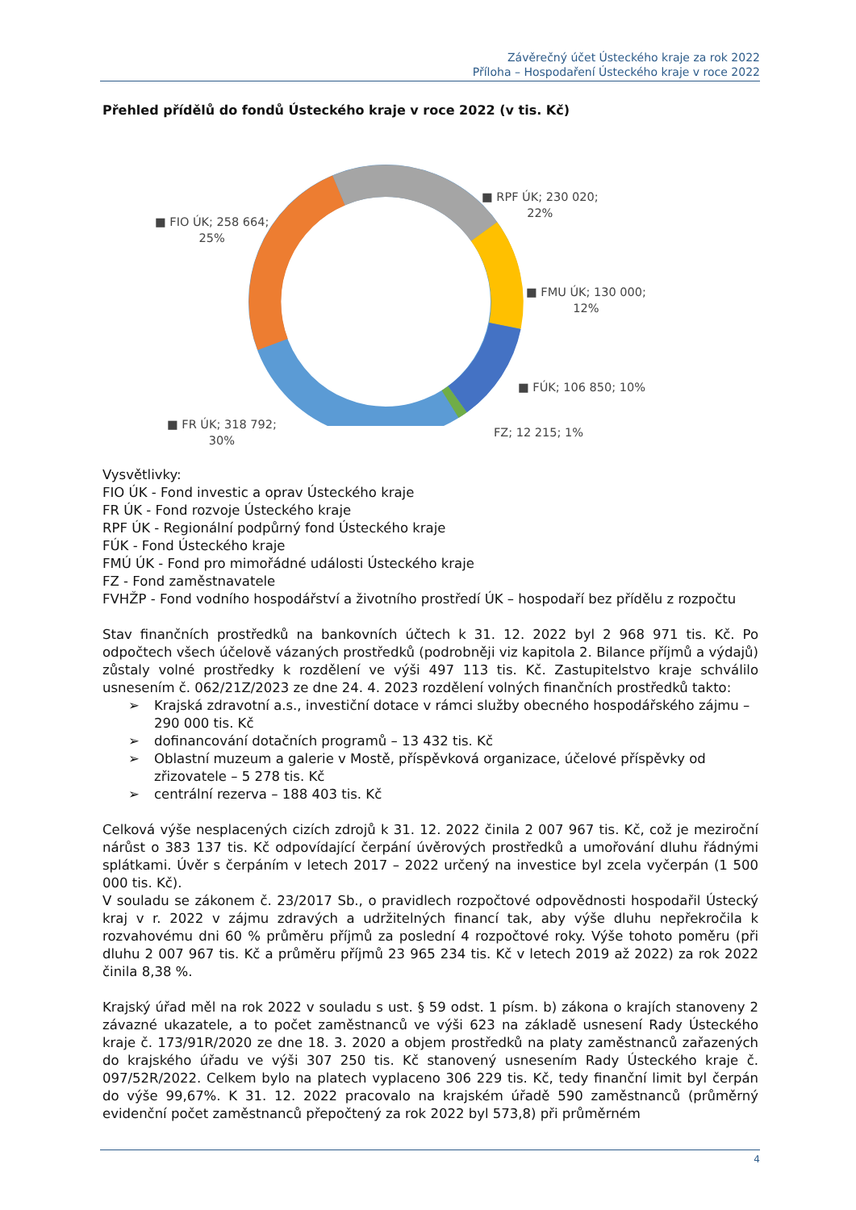Závěrečný účet Ústeckého kraje za rok 2022
Příloha – Hospodaření Ústeckého kraje v roce 2022
Přehled přídělů do fondů Ústeckého kraje v roce 2022 (v tis. Kč)
■ FIO ÚK; 258 664;
25%
■ RPF ÚK; 230 020;
22%
■ FMU ÚK; 130 000;
12%
■ FÚK; 106 850; 10%
FZ; 12 215; 1%
■ FR ÚK; 318 792;
30%
Vysvětlivky:
FIO ÚK - Fond investic a oprav Ústeckého kraje
FR ÚK - Fond rozvoje Ústeckého kraje
RPF ÚK - Regionální podpůrný fond Ústeckého kraje
FÚK - Fond Ústeckého kraje
FMÚ ÚK - Fond pro mimořádné události Ústeckého kraje
FZ - Fond zaměstnavatele
FVHŽP - Fond vodního hospodářství a životního prostředí ÚK – hospodaří bez přídělu z rozpočtu
Stav finančních prostředků na bankovních účtech k 31. 12. 2022 byl 2 968 971 tis. Kč. Po odpočtech všech účelově vázaných prostředků (podrobněji viz kapitola 2. Bilance příjmů a výdajů) zůstaly volné prostředky k rozdělení ve výši 497 113 tis. Kč. Zastupitelstvo kraje schválilo usnesením č. 062/21Z/2023 ze dne 24. 4. 2023 rozdělení volných finančních prostředků takto:
➢ Krajská zdravotní a.s., investiční dotace v rámci služby obecného hospodářského zájmu – 290 000 tis. Kč
➢ dofinancování dotačních programů – 13 432 tis. Kč
➢ Oblastní muzeum a galerie v Mostě, příspěvková organizace, účelové příspěvky od zřizovatele – 5 278 tis. Kč
➢ centrální rezerva – 188 403 tis. Kč
Celková výše nesplacených cizích zdrojů k 31. 12. 2022 činila 2 007 967 tis. Kč, což je meziroční nárůst o 383 137 tis. Kč odpovídající čerpání úvěrových prostředků a umořování dluhu řádnými splátkami. Úvěr s čerpáním v letech 2017 – 2022 určený na investice byl zcela vyčerpán (1 500 000 tis. Kč).
V souladu se zákonem č. 23/2017 Sb., o pravidlech rozpočtové odpovědnosti hospodařil Ústecký kraj v r. 2022 v zájmu zdravých a udržitelných financí tak, aby výše dluhu nepřekročila k rozvahovému dni 60 % průměru příjmů za poslední 4 rozpočtové roky. Výše tohoto poměru (při dluhu 2 007 967 tis. Kč a průměru příjmů 23 965 234 tis. Kč v letech 2019 až 2022) za rok 2022 činila 8,38 %.
Krajský úřad měl na rok 2022 v souladu s ust. § 59 odst. 1 písm. b) zákona o krajích stanoveny 2 závazné ukazatele, a to počet zaměstnanců ve výši 623 na základě usnesení Rady Ústeckého kraje č. 173/91R/2020 ze dne 18. 3. 2020 a objem prostředků na platy zaměstnanců zařazených do krajského úřadu ve výši 307 250 tis. Kč stanovený usnesením Rady Ústeckého kraje č. 097/52R/2022. Celkem bylo na platech vyplaceno 306 229 tis. Kč, tedy finanční limit byl čerpán do výše 99,67%. K 31. 12. 2022 pracovalo na krajském úřadě 590 zaměstnanců (průměrný evidenční počet zaměstnanců přepočtený za rok 2022 byl 573,8) při průměrném
4